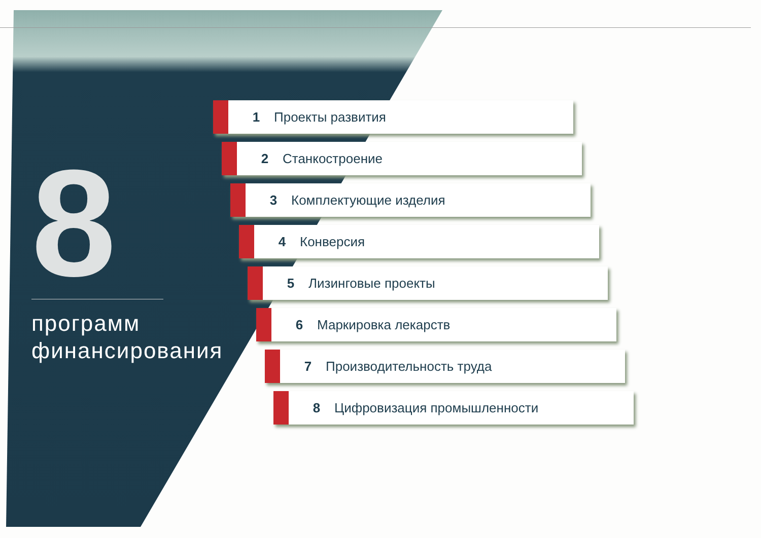8
программ
финансирования
1 Проекты развития
2 Станкостроение
3 Комплектующие изделия
4 Конверсия
5 Лизинговые проекты
6 Маркировка лекарств
7 Производительность труда
8 Цифровизация промышленности